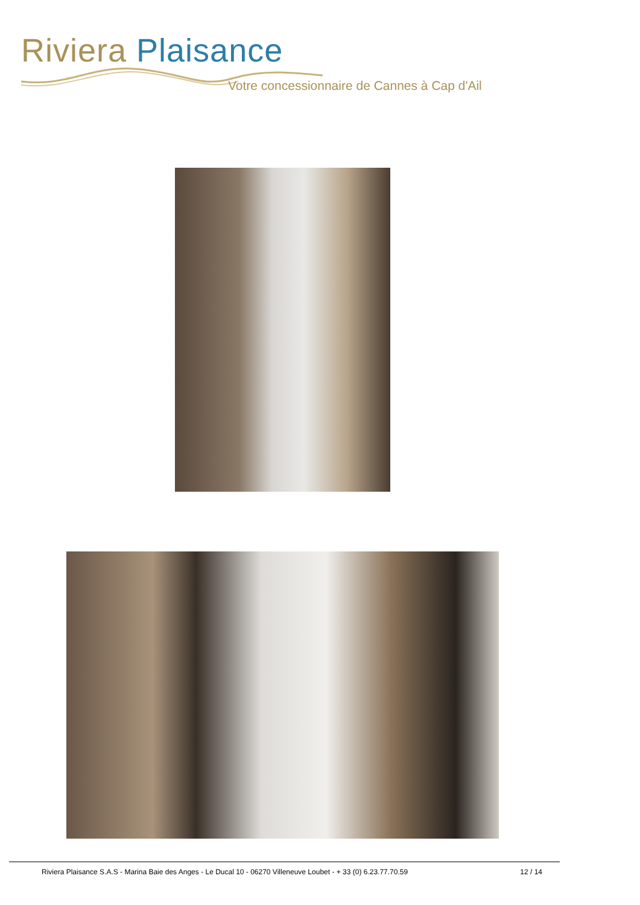Riviera Plaisance
Votre concessionnaire de Cannes à Cap d'Ail
Riviera Plaisance S.A.S - Marina Baie des Anges - Le Ducal 10 - 06270 Villeneuve Loubet - + 33 (0) 6.23.77.70.59 12 / 14